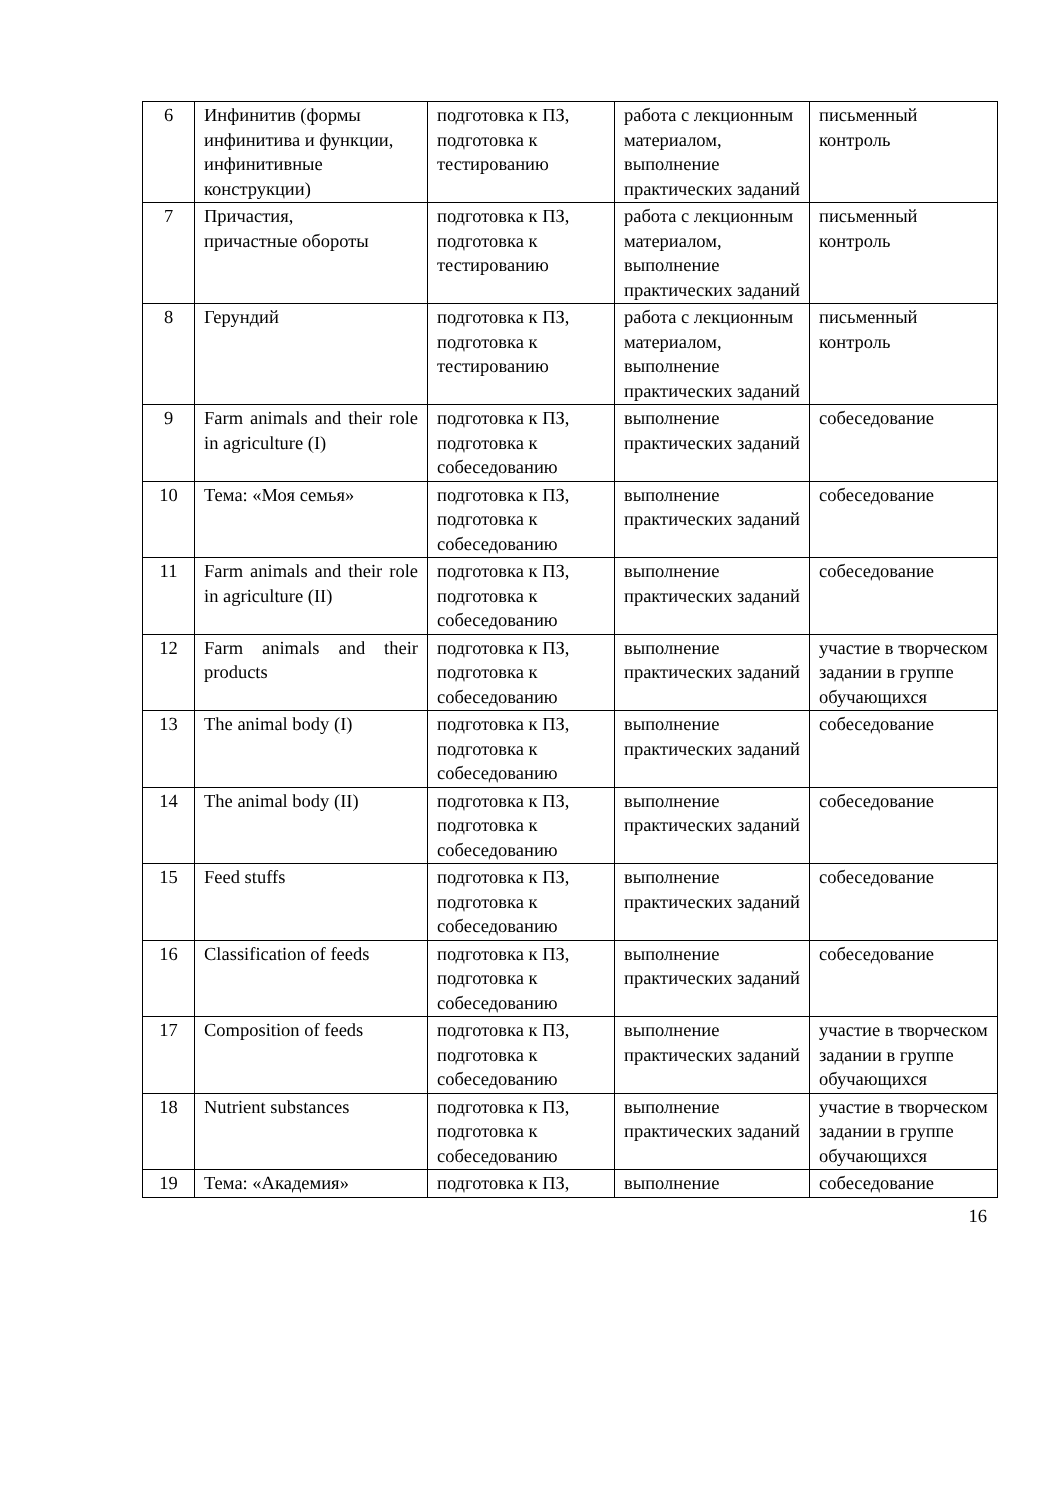| 6 | Инфинитив (формы инфинитива и функции, инфинитивные конструкции) | подготовка к ПЗ, подготовка к тестированию | работа с лекционным материалом, выполнение практических заданий | письменный контроль |
| 7 | Причастия, причастные обороты | подготовка к ПЗ, подготовка к тестированию | работа с лекционным материалом, выполнение практических заданий | письменный контроль |
| 8 | Герундий | подготовка к ПЗ, подготовка к тестированию | работа с лекционным материалом, выполнение практических заданий | письменный контроль |
| 9 | Farm animals and their role in agriculture (I) | подготовка к ПЗ, подготовка к собеседованию | выполнение практических заданий | собеседование |
| 10 | Тема: «Моя семья» | подготовка к ПЗ, подготовка к собеседованию | выполнение практических заданий | собеседование |
| 11 | Farm animals and their role in agriculture (II) | подготовка к ПЗ, подготовка к собеседованию | выполнение практических заданий | собеседование |
| 12 | Farm animals and their products | подготовка к ПЗ, подготовка к собеседованию | выполнение практических заданий | участие в творческом задании в группе обучающихся |
| 13 | The animal body (I) | подготовка к ПЗ, подготовка к собеседованию | выполнение практических заданий | собеседование |
| 14 | The animal body (II) | подготовка к ПЗ, подготовка к собеседованию | выполнение практических заданий | собеседование |
| 15 | Feed stuffs | подготовка к ПЗ, подготовка к собеседованию | выполнение практических заданий | собеседование |
| 16 | Classification of feeds | подготовка к ПЗ, подготовка к собеседованию | выполнение практических заданий | собеседование |
| 17 | Composition of feeds | подготовка к ПЗ, подготовка к собеседованию | выполнение практических заданий | участие в творческом задании в группе обучающихся |
| 18 | Nutrient substances | подготовка к ПЗ, подготовка к собеседованию | выполнение практических заданий | участие в творческом задании в группе обучающихся |
| 19 | Тема: «Академия» | подготовка к ПЗ, | выполнение | собеседование |
16